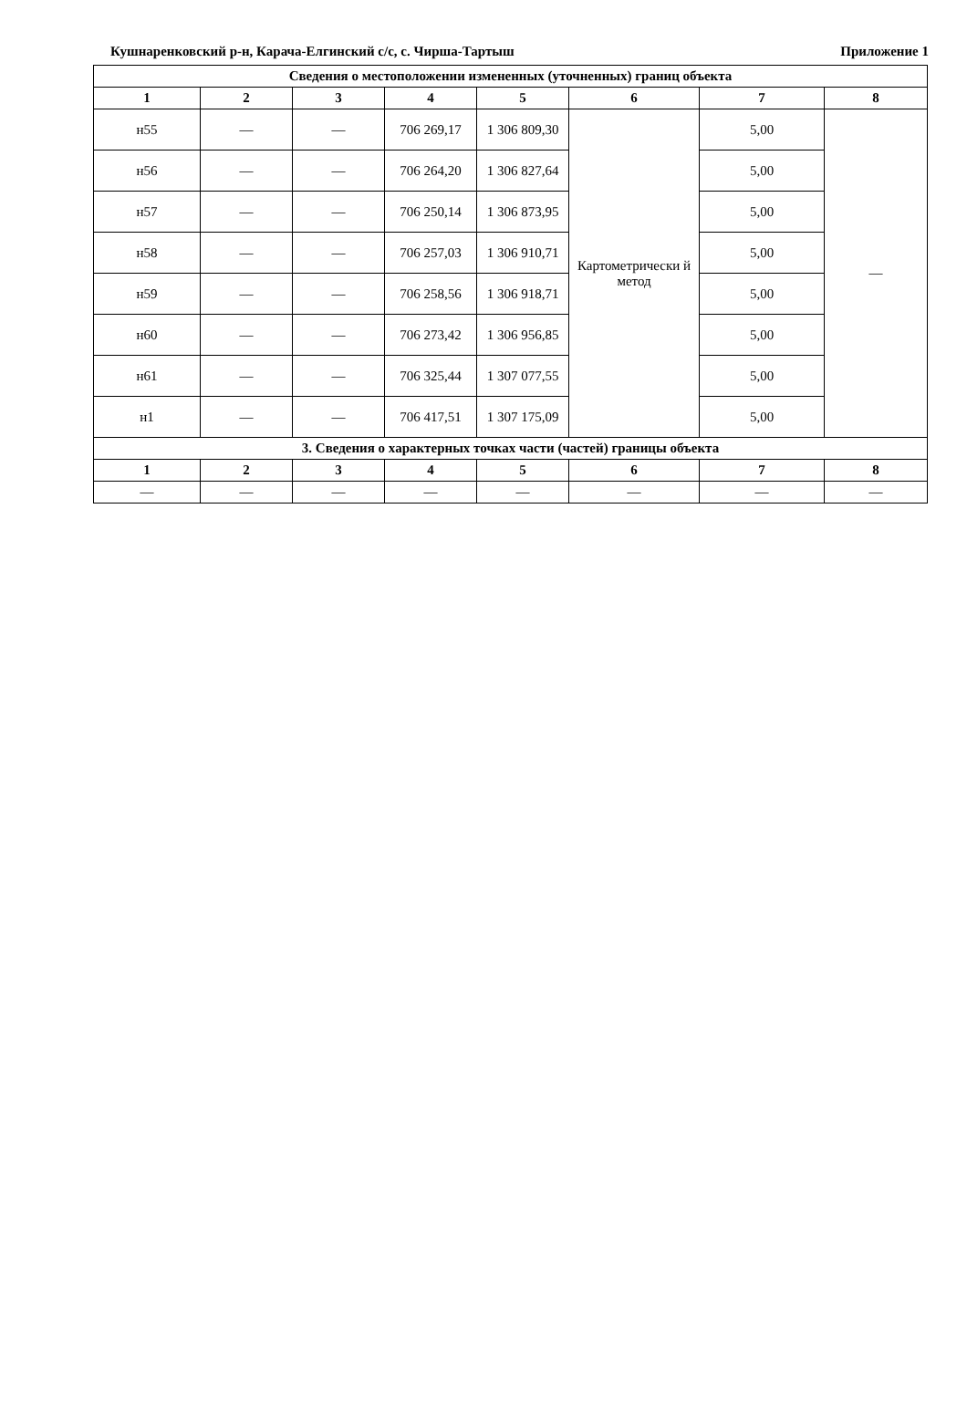Кушнаренковский р-н, Карача-Елгинский с/с, с. Чирша-Тартыш Приложение 1
| Сведения о местоположении измененных (уточненных) границ объекта | | | | | | | |
| --- | --- | --- | --- | --- | --- | --- | --- |
| 1 | 2 | 3 | 4 | 5 | 6 | 7 | 8 |
| н55 | — | — | 706 269,17 | 1 306 809,30 | Картометрически й метод | 5,00 | — |
| н56 | — | — | 706 264,20 | 1 306 827,64 | | 5,00 | |
| н57 | — | — | 706 250,14 | 1 306 873,95 | | 5,00 | |
| н58 | — | — | 706 257,03 | 1 306 910,71 | | 5,00 | |
| н59 | — | — | 706 258,56 | 1 306 918,71 | | 5,00 | |
| н60 | — | — | 706 273,42 | 1 306 956,85 | | 5,00 | |
| н61 | — | — | 706 325,44 | 1 307 077,55 | | 5,00 | |
| н1 | — | — | 706 417,51 | 1 307 175,09 | | 5,00 | |
| 3. Сведения о характерных точках части (частей) границы объекта | | | | | | | |
| 1 | 2 | 3 | 4 | 5 | 6 | 7 | 8 |
| — | — | — | — | — | — | — | — |